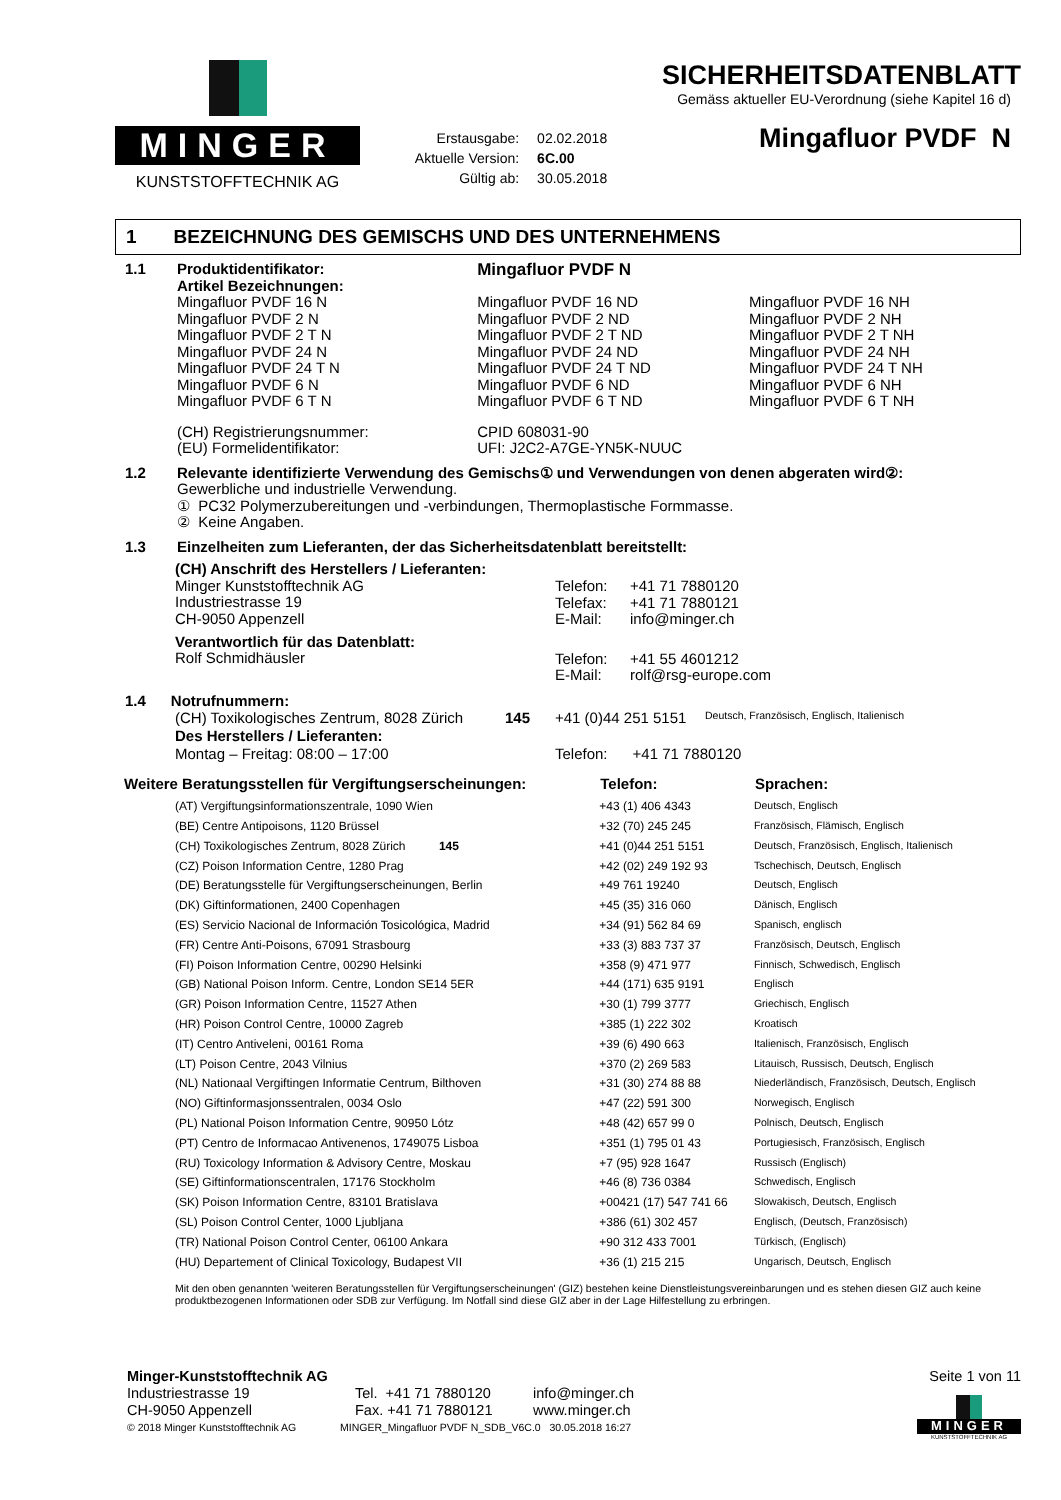MINGER
KUNSTSTOFFTECHNIK AG
| Erstausgabe: | 02.02.2018 |
| Aktuelle Version: | 6C.00 |
| Gültig ab: | 30.05.2018 |
SICHERHEITSDATENBLATT
Gemäss aktueller EU-Verordnung (siehe Kapitel 16 d)
Mingafluor PVDF N
1 BEZEICHNUNG DES GEMISCHS UND DES UNTERNEHMENS
| 1.1 | Produktidentifikator: Artikel Bezeichnungen: | Mingafluor PVDF N | |
| | Mingafluor PVDF 16 N Mingafluor PVDF 2 N Mingafluor PVDF 2 T N Mingafluor PVDF 24 N Mingafluor PVDF 24 T N Mingafluor PVDF 6 N Mingafluor PVDF 6 T N | Mingafluor PVDF 16 ND Mingafluor PVDF 2 ND Mingafluor PVDF 2 T ND Mingafluor PVDF 24 ND Mingafluor PVDF 24 T ND Mingafluor PVDF 6 ND Mingafluor PVDF 6 T ND | Mingafluor PVDF 16 NH Mingafluor PVDF 2 NH Mingafluor PVDF 2 T NH Mingafluor PVDF 24 NH Mingafluor PVDF 24 T NH Mingafluor PVDF 6 NH Mingafluor PVDF 6 T NH |
| | (CH) Registrierungsnummer: (EU) Formelidentifikator: | CPID 608031-90 UFI: J2C2-A7GE-YN5K-NUUC | |
| 1.2 | Relevante identifizierte Verwendung des Gemischs① und Verwendungen von denen abgeraten wird②: Gewerbliche und industrielle Verwendung. ① PC32 Polymerzubereitungen und -verbindungen, Thermoplastische Formmasse. ② Keine Angaben. | | |
| 1.3 | Einzelheiten zum Lieferanten, der das Sicherheitsdatenblatt bereitstellt: | | |
| (CH) Anschrift des Herstellers / Lieferanten: Minger Kunststofftechnik AG Industriestrasse 19 CH-9050 Appenzell | Telefon: Telefax: E-Mail: | +41 71 7880120 +41 71 7880121 info@minger.ch |
| Verantwortlich für das Datenblatt: Rolf Schmidhäusler | Telefon: E-Mail: | +41 55 4601212 rolf@rsg-europe.com |
1.4 Notrufnummern:
| (CH) Toxikologisches Zentrum, 8028 Zürich | 145 | +41 (0)44 251 5151 | Deutsch, Französisch, Englisch, Italienisch |
| Des Herstellers / Lieferanten: Montag – Freitag: 08:00 – 17:00 | | Telefon: +41 71 7880120 | |
| Weitere Beratungsstellen für Vergiftungserscheinungen: | | Telefon: | Sprachen: |
| --- | --- | --- | --- |
| | (AT) Vergiftungsinformationszentrale, 1090 Wien | +43 (1) 406 4343 | Deutsch, Englisch |
| | (BE) Centre Antipoisons, 1120 Brüssel | +32 (70) 245 245 | Französisch, Flämisch, Englisch |
| | (CH) Toxikologisches Zentrum, 8028 Zürich 145 | +41 (0)44 251 5151 | Deutsch, Französisch, Englisch, Italienisch |
| | (CZ) Poison Information Centre, 1280 Prag | +42 (02) 249 192 93 | Tschechisch, Deutsch, Englisch |
| | (DE) Beratungsstelle für Vergiftungserscheinungen, Berlin | +49 761 19240 | Deutsch, Englisch |
| | (DK) Giftinformationen, 2400 Copenhagen | +45 (35) 316 060 | Dänisch, Englisch |
| | (ES) Servicio Nacional de Información Tosicológica, Madrid | +34 (91) 562 84 69 | Spanisch, englisch |
| | (FR) Centre Anti-Poisons, 67091 Strasbourg | +33 (3) 883 737 37 | Französisch, Deutsch, Englisch |
| | (FI) Poison Information Centre, 00290 Helsinki | +358 (9) 471 977 | Finnisch, Schwedisch, Englisch |
| | (GB) National Poison Inform. Centre, London SE14 5ER | +44 (171) 635 9191 | Englisch |
| | (GR) Poison Information Centre, 11527 Athen | +30 (1) 799 3777 | Griechisch, Englisch |
| | (HR) Poison Control Centre, 10000 Zagreb | +385 (1) 222 302 | Kroatisch |
| | (IT) Centro Antiveleni, 00161 Roma | +39 (6) 490 663 | Italienisch, Französisch, Englisch |
| | (LT) Poison Centre, 2043 Vilnius | +370 (2) 269 583 | Litauisch, Russisch, Deutsch, Englisch |
| | (NL) Nationaal Vergiftingen Informatie Centrum, Bilthoven | +31 (30) 274 88 88 | Niederländisch, Französisch, Deutsch, Englisch |
| | (NO) Giftinformasjonssentralen, 0034 Oslo | +47 (22) 591 300 | Norwegisch, Englisch |
| | (PL) National Poison Information Centre, 90950 Lótz | +48 (42) 657 99 0 | Polnisch, Deutsch, Englisch |
| | (PT) Centro de Informacao Antivenenos, 1749075 Lisboa | +351 (1) 795 01 43 | Portugiesisch, Französisch, Englisch |
| | (RU) Toxicology Information & Advisory Centre, Moskau | +7 (95) 928 1647 | Russisch (Englisch) |
| | (SE) Giftinformationscentralen, 17176 Stockholm | +46 (8) 736 0384 | Schwedisch, Englisch |
| | (SK) Poison Information Centre, 83101 Bratislava | +00421 (17) 547 741 66 | Slowakisch, Deutsch, Englisch |
| | (SL) Poison Control Center, 1000 Ljubljana | +386 (61) 302 457 | Englisch, (Deutsch, Französisch) |
| | (TR) National Poison Control Center, 06100 Ankara | +90 312 433 7001 | Türkisch, (Englisch) |
| | (HU) Departement of Clinical Toxicology, Budapest VII | +36 (1) 215 215 | Ungarisch, Deutsch, Englisch |
Mit den oben genannten 'weiteren Beratungsstellen für Vergiftungserscheinungen' (GIZ) bestehen keine Dienstleistungsvereinbarungen und es stehen diesen GIZ auch keine produktbezogenen Informationen oder SDB zur Verfügung. Im Notfall sind diese GIZ aber in der Lage Hilfestellung zu erbringen.
Minger-Kunststofftechnik AG
Industriestrasse 19
CH-9050 Appenzell
Tel. +41 71 7880120
Fax. +41 71 7880121
info@minger.ch
www.minger.ch
Seite 1 von 11
MINGER
KUNSTSTOFFTECHNIK AG
© 2018 Minger Kunststofftechnik AG MINGER_Mingafluor PVDF N_SDB_V6C.0 30.05.2018 16:27